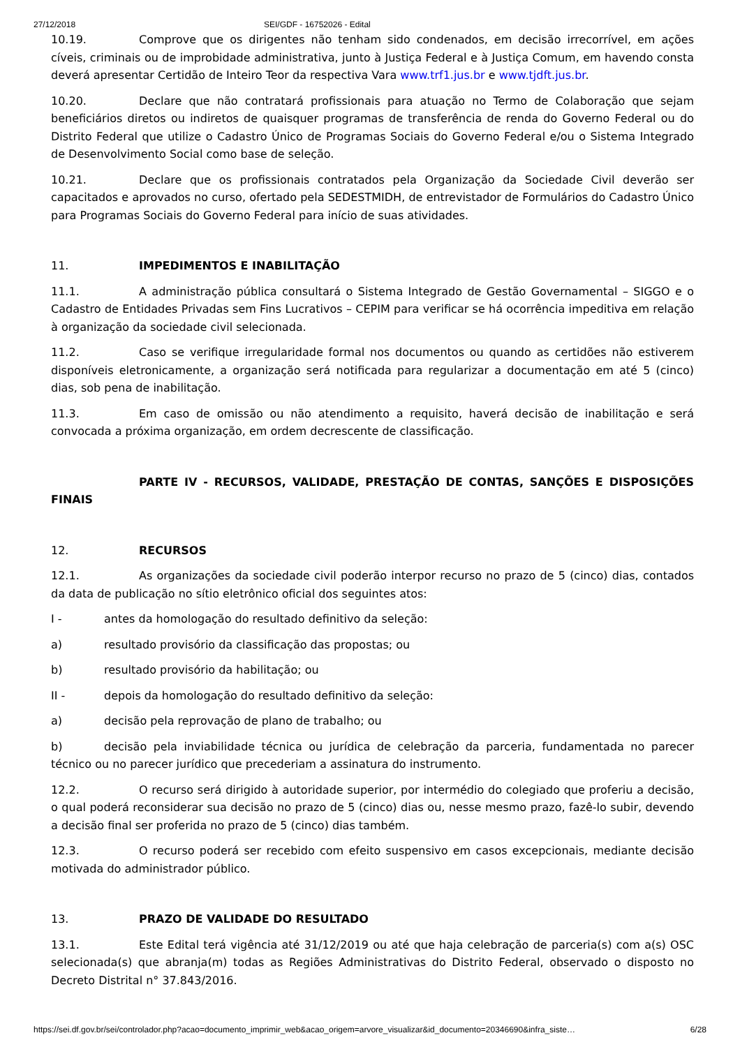27/12/2018 SEI/GDF - 16752026 - Edital
10.19. Comprove que os dirigentes não tenham sido condenados, em decisão irrecorrível, em ações cíveis, criminais ou de improbidade administrativa, junto à Justiça Federal e à Justiça Comum, em havendo consta deverá apresentar Certidão de Inteiro Teor da respectiva Vara www.trf1.jus.br e www.tjdft.jus.br.
10.20. Declare que não contratará profissionais para atuação no Termo de Colaboração que sejam beneficiários diretos ou indiretos de quaisquer programas de transferência de renda do Governo Federal ou do Distrito Federal que utilize o Cadastro Único de Programas Sociais do Governo Federal e/ou o Sistema Integrado de Desenvolvimento Social como base de seleção.
10.21. Declare que os profissionais contratados pela Organização da Sociedade Civil deverão ser capacitados e aprovados no curso, ofertado pela SEDESTMIDH, de entrevistador de Formulários do Cadastro Único para Programas Sociais do Governo Federal para início de suas atividades.
11. IMPEDIMENTOS E INABILITAÇÃO
11.1. A administração pública consultará o Sistema Integrado de Gestão Governamental – SIGGO e o Cadastro de Entidades Privadas sem Fins Lucrativos – CEPIM para verificar se há ocorrência impeditiva em relação à organização da sociedade civil selecionada.
11.2. Caso se verifique irregularidade formal nos documentos ou quando as certidões não estiverem disponíveis eletronicamente, a organização será notificada para regularizar a documentação em até 5 (cinco) dias, sob pena de inabilitação.
11.3. Em caso de omissão ou não atendimento a requisito, haverá decisão de inabilitação e será convocada a próxima organização, em ordem decrescente de classificação.
PARTE IV - RECURSOS, VALIDADE, PRESTAÇÃO DE CONTAS, SANÇÕES E DISPOSIÇÕES FINAIS
12. RECURSOS
12.1. As organizações da sociedade civil poderão interpor recurso no prazo de 5 (cinco) dias, contados da data de publicação no sítio eletrônico oficial dos seguintes atos:
I - antes da homologação do resultado definitivo da seleção:
a) resultado provisório da classificação das propostas; ou
b) resultado provisório da habilitação; ou
II - depois da homologação do resultado definitivo da seleção:
a) decisão pela reprovação de plano de trabalho; ou
b) decisão pela inviabilidade técnica ou jurídica de celebração da parceria, fundamentada no parecer técnico ou no parecer jurídico que precederiam a assinatura do instrumento.
12.2. O recurso será dirigido à autoridade superior, por intermédio do colegiado que proferiu a decisão, o qual poderá reconsiderar sua decisão no prazo de 5 (cinco) dias ou, nesse mesmo prazo, fazê-lo subir, devendo a decisão final ser proferida no prazo de 5 (cinco) dias também.
12.3. O recurso poderá ser recebido com efeito suspensivo em casos excepcionais, mediante decisão motivada do administrador público.
13. PRAZO DE VALIDADE DO RESULTADO
13.1. Este Edital terá vigência até 31/12/2019 ou até que haja celebração de parceria(s) com a(s) OSC selecionada(s) que abranja(m) todas as Regiões Administrativas do Distrito Federal, observado o disposto no Decreto Distrital n° 37.843/2016.
https://sei.df.gov.br/sei/controlador.php?acao=documento_imprimir_web&acao_origem=arvore_visualizar&id_documento=20346690&infra_siste… 6/28